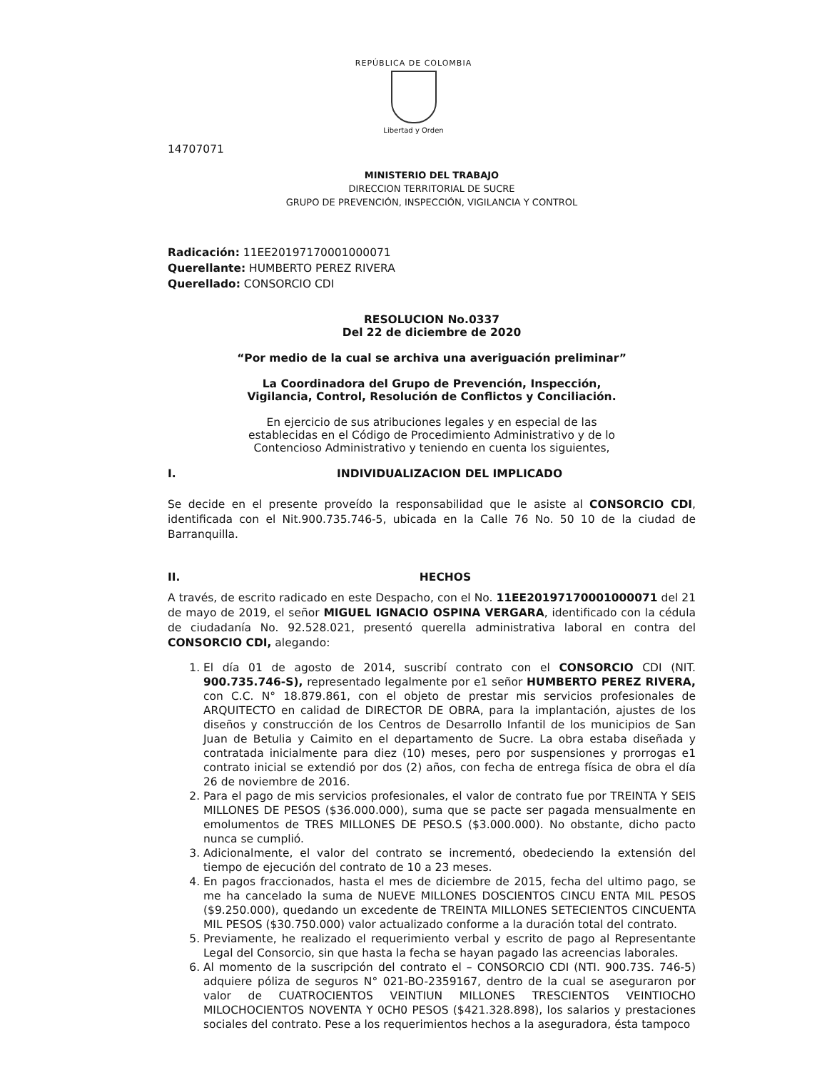REPÚBLICA DE COLOMBIA
Libertad y Orden
14707071
MINISTERIO DEL TRABAJO
DIRECCION TERRITORIAL DE SUCRE
GRUPO DE PREVENCIÓN, INSPECCIÓN, VIGILANCIA Y CONTROL
Radicación: 11EE20197170001000071
Querellante: HUMBERTO PEREZ RIVERA
Querellado: CONSORCIO CDI
RESOLUCION No.0337
Del 22 de diciembre de 2020
“Por medio de la cual se archiva una averiguación preliminar”
La Coordinadora del Grupo de Prevención, Inspección,
Vigilancia, Control, Resolución de Conflictos y Conciliación.
En ejercicio de sus atribuciones legales y en especial de las
establecidas en el Código de Procedimiento Administrativo y de lo
Contencioso Administrativo y teniendo en cuenta los siguientes,
I. INDIVIDUALIZACION DEL IMPLICADO
Se decide en el presente proveído la responsabilidad que le asiste al CONSORCIO CDI, identificada con el Nit.900.735.746-5, ubicada en la Calle 76 No. 50 10 de la ciudad de Barranquilla.
II. HECHOS
A través, de escrito radicado en este Despacho, con el No. 11EE20197170001000071 del 21 de mayo de 2019, el señor MIGUEL IGNACIO OSPINA VERGARA, identificado con la cédula de ciudadanía No. 92.528.021, presentó querella administrativa laboral en contra del CONSORCIO CDI, alegando:
1. El día 01 de agosto de 2014, suscribí contrato con el CONSORCIO CDI (NIT. 900.735.746-S), representado legalmente por e1 señor HUMBERTO PEREZ RIVERA, con C.C. N° 18.879.861, con el objeto de prestar mis servicios profesionales de ARQUITECTO en calidad de DIRECTOR DE OBRA, para la implantación, ajustes de los diseños y construcción de los Centros de Desarrollo Infantil de los municipios de San Juan de Betulia y Caimito en el departamento de Sucre. La obra estaba diseñada y contratada inicialmente para diez (10) meses, pero por suspensiones y prorrogas e1 contrato inicial se extendió por dos (2) años, con fecha de entrega física de obra el día 26 de noviembre de 2016.
2. Para el pago de mis servicios profesionales, el valor de contrato fue por TREINTA Y SEIS MILLONES DE PESOS ($36.000.000), suma que se pacte ser pagada mensualmente en emolumentos de TRES MILLONES DE PESO.S ($3.000.000). No obstante, dicho pacto nunca se cumplió.
3. Adicionalmente, el valor del contrato se incrementó, obedeciendo la extensión del tiempo de ejecución del contrato de 10 a 23 meses.
4. En pagos fraccionados, hasta el mes de diciembre de 2015, fecha del ultimo pago, se me ha cancelado la suma de NUEVE MILLONES DOSCIENTOS CINCU ENTA MIL PESOS ($9.250.000), quedando un excedente de TREINTA MILLONES SETECIENTOS CINCUENTA MIL PESOS ($30.750.000) valor actualizado conforme a la duración total del contrato.
5. Previamente, he realizado el requerimiento verbal y escrito de pago al Representante Legal del Consorcio, sin que hasta la fecha se hayan pagado las acreencias laborales.
6. Al momento de la suscripción del contrato el – CONSORCIO CDI (NTI. 900.73S. 746-5) adquiere póliza de seguros N° 021-BO-2359167, dentro de la cual se aseguraron por valor de CUATROCIENTOS VEINTIUN MILLONES TRESCIENTOS VEINTIOCHO MILOCHOCIENTOS NOVENTA Y 0CH0 PESOS ($421.328.898), los salarios y prestaciones sociales del contrato. Pese a los requerimientos hechos a la aseguradora, ésta tampoco